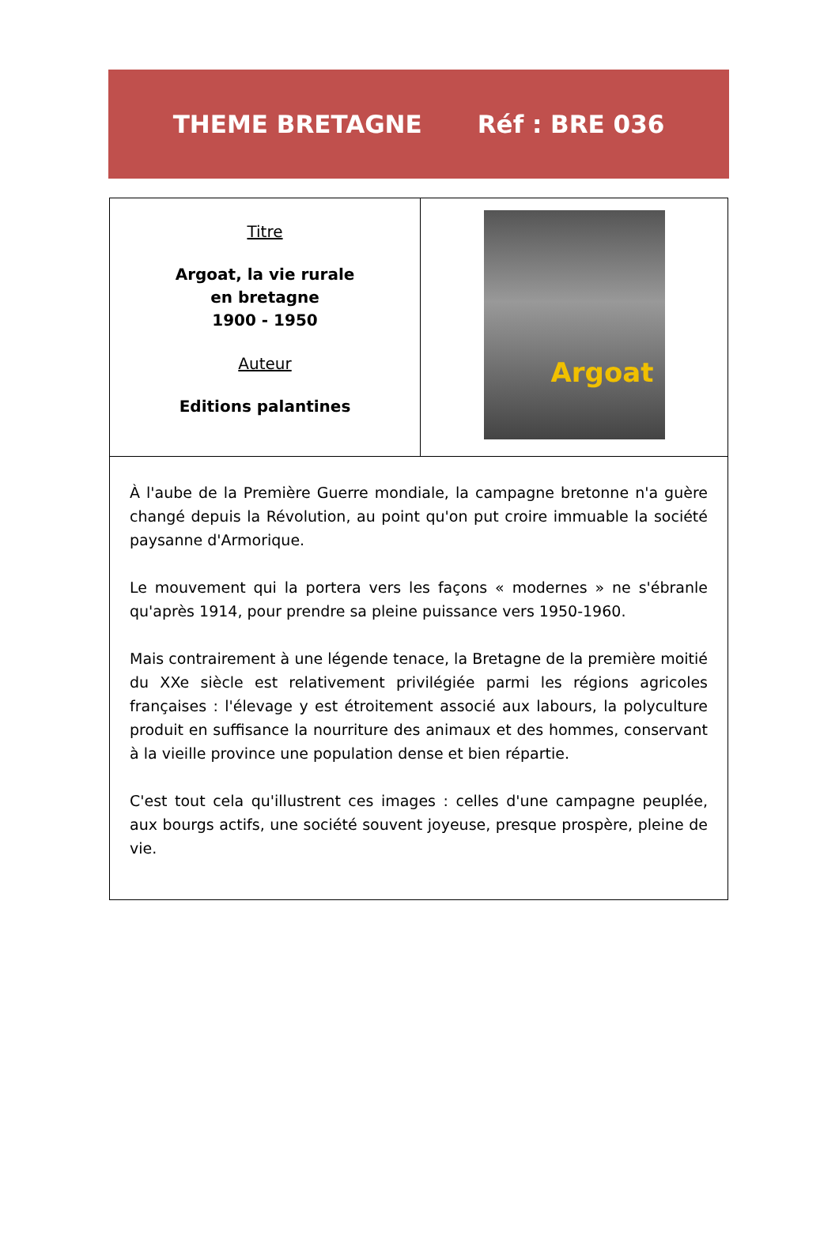THEME BRETAGNE Réf : BRE 036
| Titre Argoat, la vie rurale en bretagne 1900 - 1950 Auteur Editions palantines | Argoat |
| À l'aube de la Première Guerre mondiale, la campagne bretonne n'a guère changé depuis la Révolution, au point qu'on put croire immuable la société paysanne d'Armorique. Le mouvement qui la portera vers les façons « modernes » ne s'ébranle qu'après 1914, pour prendre sa pleine puissance vers 1950-1960. Mais contrairement à une légende tenace, la Bretagne de la première moitié du XXe siècle est relativement privilégiée parmi les régions agricoles françaises : l'élevage y est étroitement associé aux labours, la polyculture produit en suffisance la nourriture des animaux et des hommes, conservant à la vieille province une population dense et bien répartie. C'est tout cela qu'illustrent ces images : celles d'une campagne peuplée, aux bourgs actifs, une société souvent joyeuse, presque prospère, pleine de vie. | |